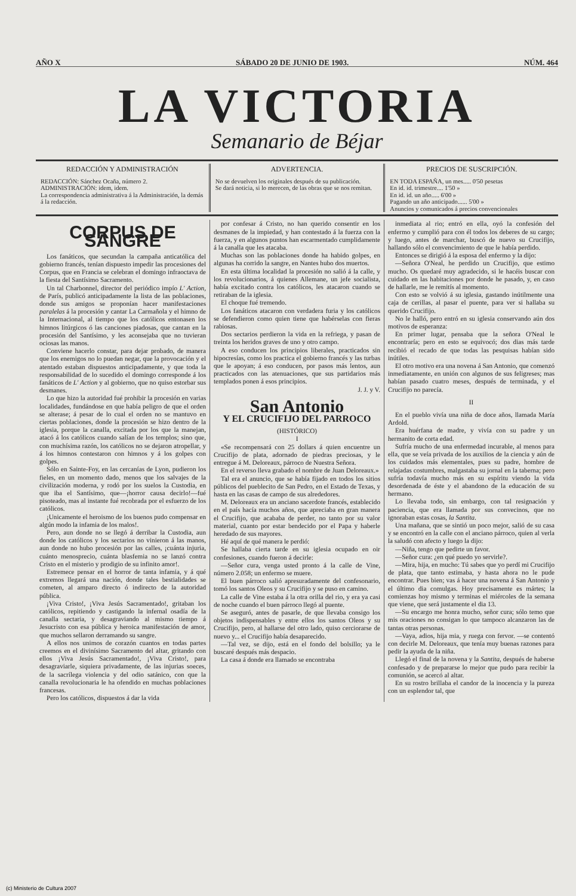AÑO X SÁBADO 20 DE JUNIO DE 1903. NÚM. 464
LA VICTORIA
Semanario de Béjar
REDACCIÓN Y ADMINISTRACIÓN
REDACCIÓN: Sánchez Ocaña, número 2.
ADMINISTRACIÓN: idem, idem.
La correspondencia administrativa á la Administración, la demás á la redacción.
ADVERTENCIA.
No se devuelven los originales después de su publicación.
Se dará noticia, si lo merecen, de las obras que se nos remitan.
PRECIOS DE SUSCRIPCIÓN.
EN TODA ESPAÑA, un mes..... 0'50 pesetas
En id. id. trimestre.... 1'50 »
En id. id. un año..... 6'00 »
Pagando un año anticipado...... 5'00 »
Anuncios y comunicados á precios convencionales
CORPUS DE SANGRE
Los fanáticos, que secundan la campaña anticatólica del gobierno francés, tenían dispuesto impedir las procesiones del Corpus, que en Francia se celebran el domingo infraoctava de la fiesta del Santísimo Sacramento.
Un tal Charbonnel, director del periódico impío L' Action, de París, publicó anticipadamente la lista de las poblaciones, donde sus amigos se proponían hacer manifestaciones paralelas á la procesión y cantar La Carmañola y el himno de la Internacional, al tiempo que los católicos entonasen los himnos litúrgicos ó las canciones piadosas, que cantan en la procesión del Santísimo, y les aconsejaba que no tuvieran ociosas las manos.
Conviene hacerlo constar, para dejar probado, de manera que los enemigos no lo puedan negar, que la provocación y el atentado estaban dispuestos anticipadamente, y que toda la responsabilidad de lo sucedido el domingo corresponde á los fanáticos de L' Action y al gobierno, que no quiso estorbar sus desmanes.
Lo que hizo la autoridad fué prohibir la procesión en varias localidades, fundándose en que había peligro de que el orden se alterase; á pesar de lo cual el orden no se mantuvo en ciertas poblaciones, donde la procesión se hizo dentro de la iglesia, porque la canalla, excitada por los que la manejan, atacó á los católicos cuando salían de los templos; sino que, con muchísima razón, los católicos no se dejaron atropellar, y á los himnos contestaron con himnos y á los golpes con golpes.
Sólo en Sainte-Foy, en las cercanías de Lyon, pudieron los fieles, en un momento dado, menos que los salvajes de la civilización moderna, y rodó por los suelos la Custodia, en que iba el Santísimo, que—¡horror causa decirlo!—fué pisoteado, mas al instante fué recobrada por el esfuerzo de los católicos.
¡Unicamente el heroismo de los buenos pudo compensar en algún modo la infamia de los malos!.
Pero, aun donde no se llegó á derribar la Custodia, aun donde los católicos y los sectarios no vinieron á las manos, aun donde no hubo procesión por las calles, ¡cuánta injuria, cuánto menosprecio, cuánta blasfemia no se lanzó contra Cristo en el misterio y prodigio de su infinito amor!.
Estremece pensar en el horror de tanta infamia, y á qué extremos llegará una nación, donde tales bestialidades se cometen, al amparo directo ó indirecto de la autoridad pública.
¡Viva Cristo!, ¡Viva Jesús Sacramentado!, gritaban los católicos, repitiendo y castigando la infernal osadía de la canalla sectaria, y desagraviando al mismo tiempo á Jesucristo con esa pública y heroica manifestación de amor, que muchos sellaron derramando su sangre.
A ellos nos unimos de corazón cuantos en todas partes creemos en el divinísimo Sacramento del altar, gritando con ellos ¡Viva Jesús Sacramentado!, ¡Viva Cristo!, para desagraviarle, siquiera privadamente, de las injurias soeces, de la sacrílega violencia y del odio satánico, con que la canalla revolucionaria le ha ofendido en muchas poblaciones francesas.
Pero los católicos, dispuestos á dar la vida
por confesar á Cristo, no han querido consentir en los desmanes de la impiedad, y han contestado á la fuerza con la fuerza, y en algunos puntos han escarmentado cumplidamente á la canalla que les atacaba.
Muchas son las poblaciones donde ha habido golpes, en algunas ha corrido la sangre, en Nantes hubo dos muertos.
En esta última localidad la procesión no salió á la calle, y los revolucionarios, á quienes Allemane, un jefe socialista, había excitado contra los católicos, les atacaron cuando se retiraban de la iglesia.
El choque fué tremendo.
Los fanáticos atacaron con verdadera furia y los católicos se defendieron como quien tiene que habérselas con fieras rabiosas.
Dos sectarios perdieron la vida en la refriega, y pasan de treinta los heridos graves de uno y otro campo.
A eso conducen los principios liberales, practicados sin hipocresías, como los practica el gobierno francés y las turbas que le apoyan; á eso conducen, por pasos más lentos, aun practicados con las atenuaciones, que sus partidarios más templados ponen á esos principios.
J. J. y V.
San Antonio
Y EL CRUCIFIJO DEL PARROCO
(HISTÓRICO)
I
«Se recompensará con 25 dollars á quien encuentre un Crucifijo de plata, adornado de piedras preciosas, y le entregue á M. Deloreaux, párroco de Nuestra Señora.
En el reverso lleva grabado el nombre de Juan Deloreaux.»
Tal era el anuncio, que se había fijado en todos los sitios públicos del pueblecito de San Pedro, en el Estado de Texas, y hasta en las casas de campo de sus alrededores.
M. Deloreaux era un anciano sacerdote francés, establecido en el país hacía muchos años, que apreciaba en gran manera el Crucifijo, que acababa de perder, no tanto por su valor material, cuanto por estar bendecido por el Papa y haberle heredado de sus mayores.
Hé aquí de qué manera le perdió:
Se hallaba cierta tarde en su iglesia ocupado en oir confesiones, cuando fueron á decirle:
—Señor cura, venga usted pronto á la calle de Vine, número 2.058; un enfermo se muere.
El buen párroco salió apresuradamente del confesonario, tomó los santos Oleos y su Crucifijo y se puso en camino.
La calle de Vine estaba á la otra orilla del rio, y era ya casi de noche cuando el buen párroco llegó al puente.
Se aseguró, antes de pasarle, de que llevaba consigo los objetos indispensables y entre ellos los santos Oleos y su Crucifijo, pero, al hallarse del otro lado, quiso cerciorarse de nuevo y... el Crucifijo había desaparecido.
—Tal vez, se dijo, está en el fondo del bolsillo; ya le buscaré después más despacio.
La casa á donde era llamado se encontraba
inmediata al rio; entró en ella, oyó la confesión del enfermo y cumplió para con él todos los deberes de su cargo; y luego, antes de marchar, buscó de nuevo su Crucifijo, hallando sólo el convencimiento de que le había perdido.
Entonces se dirigió á la esposa del enfermo y la dijo:
—Señora O'Neal, he perdido un Crucifijo, que estimo mucho. Os quedaré muy agradecido, si le hacéis buscar con cuidado en las habitaciones por donde he pasado, y, en caso de hallarle, me le remitís al momento.
Con esto se volvió á su iglesia, gastando inútilmente una caja de cerillas, al pasar el puente, para ver si hallaba su querido Crucifijo.
No le halló, pero entró en su iglesia conservando aún dos motivos de esperanza:
En primer lugar, pensaba que la señora O'Neal le encontraría; pero en esto se equivocó; dos dias más tarde recibió el recado de que todas las pesquisas habían sido inútiles.
El otro motivo era una novena á San Antonio, que comenzó inmediatamente, en unión con algunos de sus feligreses; mas habían pasado cuatro meses, después de terminada, y el Crucifijo no parecía.
II
En el pueblo vivía una niña de doce años, llamada María Ardold.
Era huérfana de madre, y vivía con su padre y un hermanito de corta edad.
Sufría mucho de una enfermedad incurable, al menos para ella, que se veía privada de los auxilios de la ciencia y aún de los cuidados más elementales, pues su padre, hombre de relajadas costumbres, malgastaba su jornal en la taberna; pero sufría todavía mucho más en su espíritu viendo la vida desordenada de éste y el abandono de la educación de su hermano.
Lo llevaba todo, sin embargo, con tal resignación y paciencia, que era llamada por sus convecinos, que no ignoraban estas cosas, la Santita.
Una mañana, que se sintió un poco mejor, salió de su casa y se encontró en la calle con el anciano párroco, quien al verla la saludó con afecto y luego la dijo:
—Niña, tengo que pedirte un favor.
—Señor cura: ¿en qué puedo yo servirle?.
—Mira, hija, en mucho: Tú sabes que yo perdí mi Crucifijo de plata, que tanto estimaba, y hasta ahora no le pude encontrar. Pues bien; vas á hacer una novena á San Antonio y el último dia comulgas. Hoy precisamente es mártes; la comienzas hoy mismo y terminas el miércoles de la semana que viene, que será justamente el dia 13.
—Su encargo me honra mucho, señor cura; sólo temo que mis oraciones no consigan lo que tampoco alcanzaron las de tantas otras personas.
—Vaya, adios, hija mia, y ruega con fervor. —se contentó con decirle M. Deloreaux, que tenía muy buenas razones para pedir la ayuda de la niña.
Llegó el final de la novena y la Santita, después de haberse confesado y de prepararse lo mejor que pudo para recibir la comunión, se acercó al altar.
En su rostro brillaba el candor de la inocencia y la pureza con un esplendor tal, que
(c) Ministerio de Cultura 2007